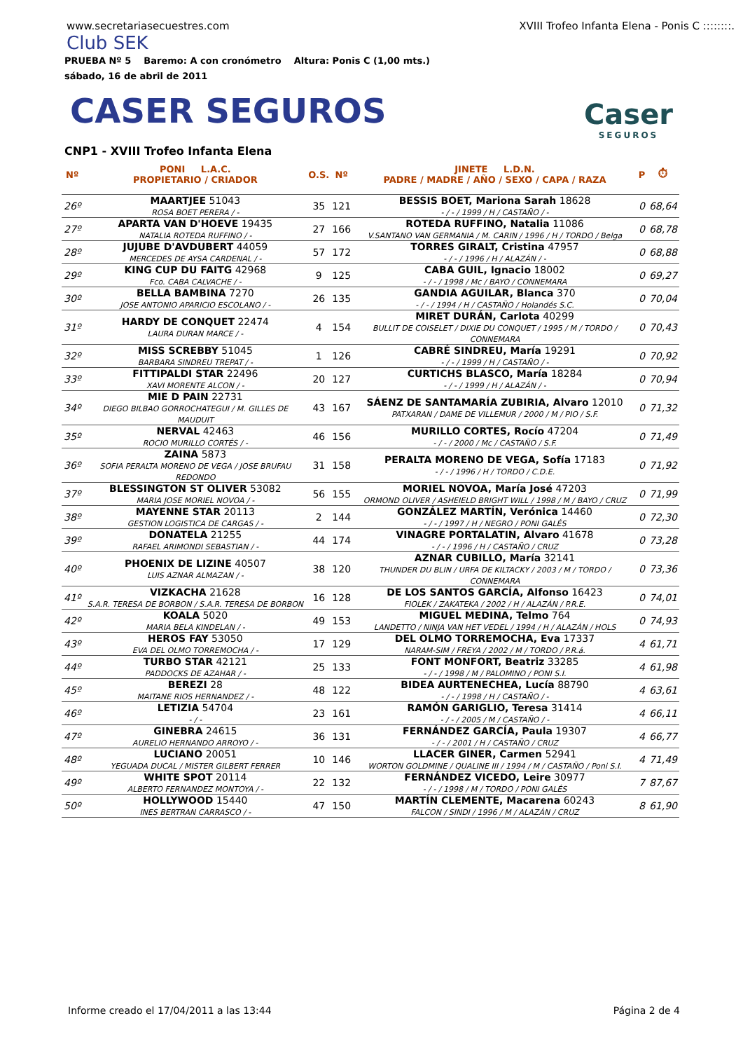www.secretariasecuestres.com XVIII Trofeo Infanta Elena - Ponis C ::::::::.
Club SEK
PRUEBA Nº 5 Baremo: A con cronómetro Altura: Ponis C (1,00 mts.)
sábado, 16 de abril de 2011
CASER SEGUROS
Caser
SEGUROS
CNP1 - XVIII Trofeo Infanta Elena
| Nº | PONI L.A.C. PROPIETARIO / CRIADOR | O.S. | Nº | JINETE L.D.N. PADRE / MADRE / AÑO / SEXO / CAPA / RAZA | P | ⏱ |
| 26º | MAARTJEE 51043 ROSA BOET PERERA / - | 35 | 121 | BESSIS BOET, Mariona Sarah 18628 - / - / 1999 / H / CASTAÑO / - | 0 | 68,64 |
| 27º | APARTA VAN D'HOEVE 19435 NATALIA ROTEDA RUFFINO / - | 27 | 166 | ROTEDA RUFFINO, Natalia 11086 V.SANTANO VAN GERMANIA / M. CARIN / 1996 / H / TORDO / Belga | 0 | 68,78 |
| 28º | JUJUBE D'AVDUBERT 44059 MERCEDES DE AYSA CARDENAL / - | 57 | 172 | TORRES GIRALT, Cristina 47957 - / - / 1996 / H / ALAZÁN / - | 0 | 68,88 |
| 29º | KING CUP DU FAITG 42968 Fco. CABA CALVACHE / - | 9 | 125 | CABA GUIL, Ignacio 18002 - / - / 1998 / Mc / BAYO / CONNEMARA | 0 | 69,27 |
| 30º | BELLA BAMBINA 7270 JOSE ANTONIO APARICIO ESCOLANO / - | 26 | 135 | GANDIA AGUILAR, Blanca 370 - / - / 1994 / H / CASTAÑO / Holandés S.C. | 0 | 70,04 |
| 31º | HARDY DE CONQUET 22474 LAURA DURAN MARCE / - | 4 | 154 | MIRET DURÁN, Carlota 40299 BULLIT DE COISELET / DIXIE DU CONQUET / 1995 / M / TORDO / CONNEMARA | 0 | 70,43 |
| 32º | MISS SCREBBY 51045 BARBARA SINDREU TREPAT / - | 1 | 126 | CABRÉ SINDREU, María 19291 - / - / 1999 / H / CASTAÑO / - | 0 | 70,92 |
| 33º | FITTIPALDI STAR 22496 XAVI MORENTE ALCON / - | 20 | 127 | CURTICHS BLASCO, María 18284 - / - / 1999 / H / ALAZÁN / - | 0 | 70,94 |
| 34º | MIE D PAIN 22731 DIEGO BILBAO GORROCHATEGUI / M. GILLES DE MAUDUIT | 43 | 167 | SÁENZ DE SANTAMARÍA ZUBIRIA, Alvaro 12010 PATXARAN / DAME DE VILLEMUR / 2000 / M / PIO / S.F. | 0 | 71,32 |
| 35º | NERVAL 42463 ROCIO MURILLO CORTÉS / - | 46 | 156 | MURILLO CORTES, Rocío 47204 - / - / 2000 / Mc / CASTAÑO / S.F. | 0 | 71,49 |
| 36º | ZAINA 5873 SOFIA PERALTA MORENO DE VEGA / JOSE BRUFAU REDONDO | 31 | 158 | PERALTA MORENO DE VEGA, Sofía 17183 - / - / 1996 / H / TORDO / C.D.E. | 0 | 71,92 |
| 37º | BLESSINGTON ST OLIVER 53082 MARIA JOSE MORIEL NOVOA / - | 56 | 155 | MORIEL NOVOA, María José 47203 ORMOND OLIVER / ASHEIELD BRIGHT WILL / 1998 / M / BAYO / CRUZ | 0 | 71,99 |
| 38º | MAYENNE STAR 20113 GESTION LOGISTICA DE CARGAS / - | 2 | 144 | GONZÁLEZ MARTÍN, Verónica 14460 - / - / 1997 / H / NEGRO / PONI GALÉS | 0 | 72,30 |
| 39º | DONATELA 21255 RAFAEL ARIMONDI SEBASTIAN / - | 44 | 174 | VINAGRE PORTALATIN, Alvaro 41678 - / - / 1996 / H / CASTAÑO / CRUZ | 0 | 73,28 |
| 40º | PHOENIX DE LIZINE 40507 LUIS AZNAR ALMAZAN / - | 38 | 120 | AZNAR CUBILLO, María 32141 THUNDER DU BLIN / URFA DE KILTACKY / 2003 / M / TORDO / CONNEMARA | 0 | 73,36 |
| 41º | VIZKACHA 21628 S.A.R. TERESA DE BORBON / S.A.R. TERESA DE BORBON | 16 | 128 | DE LOS SANTOS GARCÍA, Alfonso 16423 FIOLEK / ZAKATEKA / 2002 / H / ALAZÁN / P.R.E. | 0 | 74,01 |
| 42º | KOALA 5020 MARIA BELA KINDELAN / - | 49 | 153 | MIGUEL MEDINA, Telmo 764 LANDETTO / NINJA VAN HET VEDEL / 1994 / H / ALAZÁN / HOLS | 0 | 74,93 |
| 43º | HEROS FAY 53050 EVA DEL OLMO TORREMOCHA / - | 17 | 129 | DEL OLMO TORREMOCHA, Eva 17337 NARAM-SIM / FREYA / 2002 / M / TORDO / P.R.á. | 4 | 61,71 |
| 44º | TURBO STAR 42121 PADDOCKS DE AZAHAR / - | 25 | 133 | FONT MONFORT, Beatriz 33285 - / - / 1998 / M / PALOMINO / PONI S.I. | 4 | 61,98 |
| 45º | BEREZI 28 MAITANE RIOS HERNANDEZ / - | 48 | 122 | BIDEA AURTENECHEA, Lucía 88790 - / - / 1998 / H / CASTAÑO / - | 4 | 63,61 |
| 46º | LETIZIA 54704 - / - | 23 | 161 | RAMÓN GARIGLIO, Teresa 31414 - / - / 2005 / M / CASTAÑO / - | 4 | 66,11 |
| 47º | GINEBRA 24615 AURELIO HERNANDO ARROYO / - | 36 | 131 | FERNÁNDEZ GARCÍA, Paula 19307 - / - / 2001 / H / CASTAÑO / CRUZ | 4 | 66,77 |
| 48º | LUCIANO 20051 YEGUADA DUCAL / MISTER GILBERT FERRER | 10 | 146 | LLACER GINER, Carmen 52941 WORTON GOLDMINE / QUALINE III / 1994 / M / CASTAÑO / Poni S.I. | 4 | 71,49 |
| 49º | WHITE SPOT 20114 ALBERTO FERNANDEZ MONTOYA / - | 22 | 132 | FERNÁNDEZ VICEDO, Leire 30977 - / - / 1998 / M / TORDO / PONI GALÉS | 7 | 87,67 |
| 50º | HOLLYWOOD 15440 INES BERTRAN CARRASCO / - | 47 | 150 | MARTÍN CLEMENTE, Macarena 60243 FALCON / SINDI / 1996 / M / ALAZÁN / CRUZ | 8 | 61,90 |
Informe creado el 17/04/2011 a las 13:44 Página 2 de 4